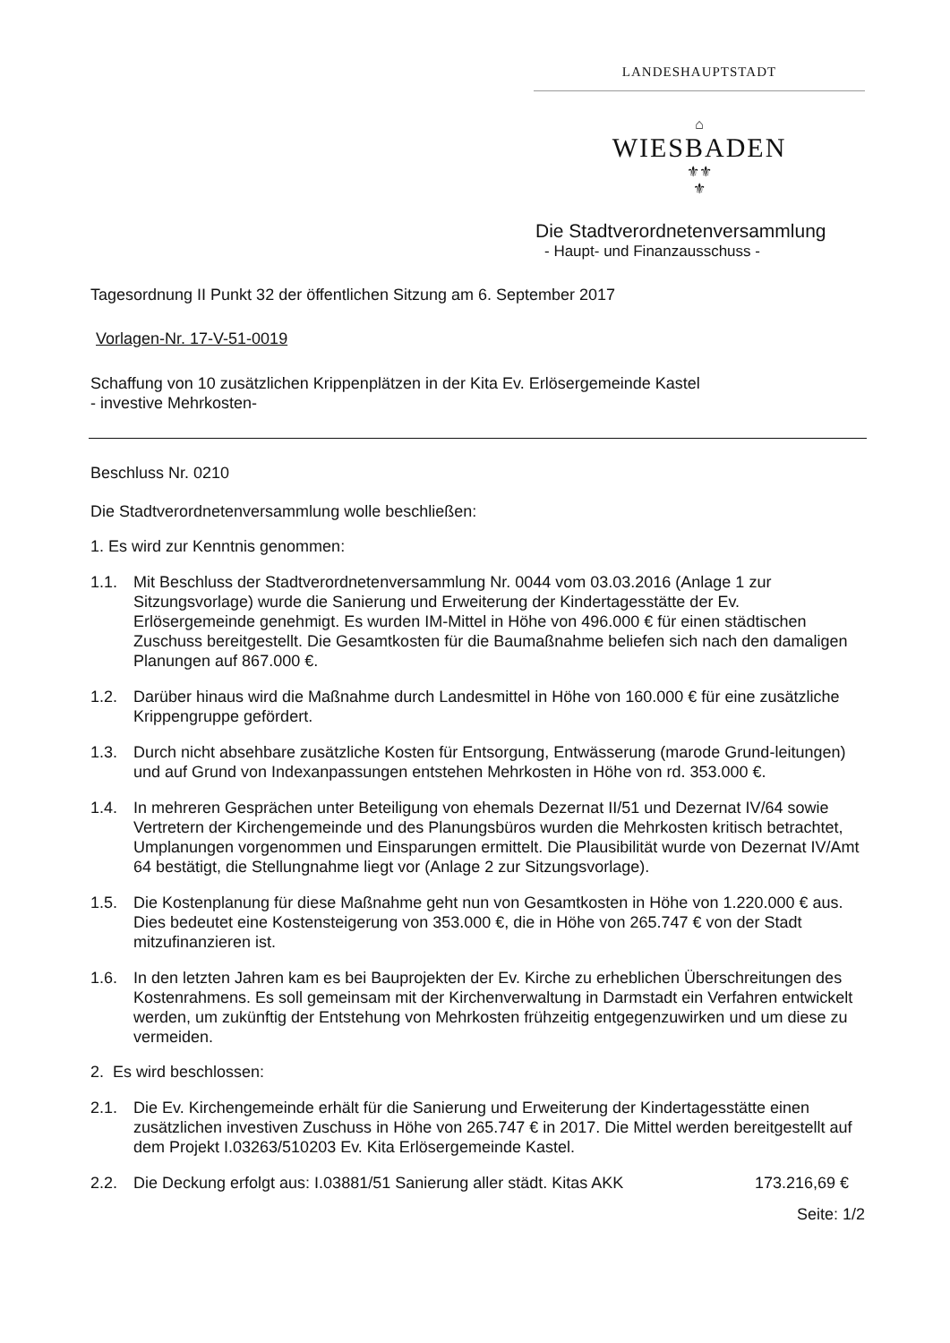LANDESHAUPTSTADT
⌂
WIESBADEN
⚜⚜
⚜
Die Stadtverordnetenversammlung
- Haupt- und Finanzausschuss -
Tagesordnung II Punkt 32 der öffentlichen Sitzung am 6. September 2017
Vorlagen-Nr. 17-V-51-0019
Schaffung von 10 zusätzlichen Krippenplätzen in der Kita Ev. Erlösergemeinde Kastel
- investive Mehrkosten-
Beschluss Nr. 0210
Die Stadtverordnetenversammlung wolle beschließen:
1. Es wird zur Kenntnis genommen:
1.1. Mit Beschluss der Stadtverordnetenversammlung Nr. 0044 vom 03.03.2016 (Anlage 1 zur Sitzungsvorlage) wurde die Sanierung und Erweiterung der Kindertagesstätte der Ev. Erlösergemeinde genehmigt. Es wurden IM-Mittel in Höhe von 496.000 € für einen städtischen Zuschuss bereitgestellt. Die Gesamtkosten für die Baumaßnahme beliefen sich nach den damaligen Planungen auf 867.000 €.
1.2. Darüber hinaus wird die Maßnahme durch Landesmittel in Höhe von 160.000 € für eine zusätzliche Krippengruppe gefördert.
1.3. Durch nicht absehbare zusätzliche Kosten für Entsorgung, Entwässerung (marode Grund-leitungen) und auf Grund von Indexanpassungen entstehen Mehrkosten in Höhe von rd. 353.000 €.
1.4. In mehreren Gesprächen unter Beteiligung von ehemals Dezernat II/51 und Dezernat IV/64 sowie Vertretern der Kirchengemeinde und des Planungsbüros wurden die Mehrkosten kritisch betrachtet, Umplanungen vorgenommen und Einsparungen ermittelt. Die Plausibilität wurde von Dezernat IV/Amt 64 bestätigt, die Stellungnahme liegt vor (Anlage 2 zur Sitzungsvorlage).
1.5. Die Kostenplanung für diese Maßnahme geht nun von Gesamtkosten in Höhe von 1.220.000 € aus. Dies bedeutet eine Kostensteigerung von 353.000 €, die in Höhe von 265.747 € von der Stadt mitzufinanzieren ist.
1.6. In den letzten Jahren kam es bei Bauprojekten der Ev. Kirche zu erheblichen Überschreitungen des Kostenrahmens. Es soll gemeinsam mit der Kirchenverwaltung in Darmstadt ein Verfahren entwickelt werden, um zukünftig der Entstehung von Mehrkosten frühzeitig entgegenzuwirken und um diese zu vermeiden.
2. Es wird beschlossen:
2.1. Die Ev. Kirchengemeinde erhält für die Sanierung und Erweiterung der Kindertagesstätte einen zusätzlichen investiven Zuschuss in Höhe von 265.747 € in 2017. Die Mittel werden bereitgestellt auf dem Projekt I.03263/510203 Ev. Kita Erlösergemeinde Kastel.
2.2. Die Deckung erfolgt aus: I.03881/51 Sanierung aller städt. Kitas AKK 173.216,69 €
Seite: 1/2